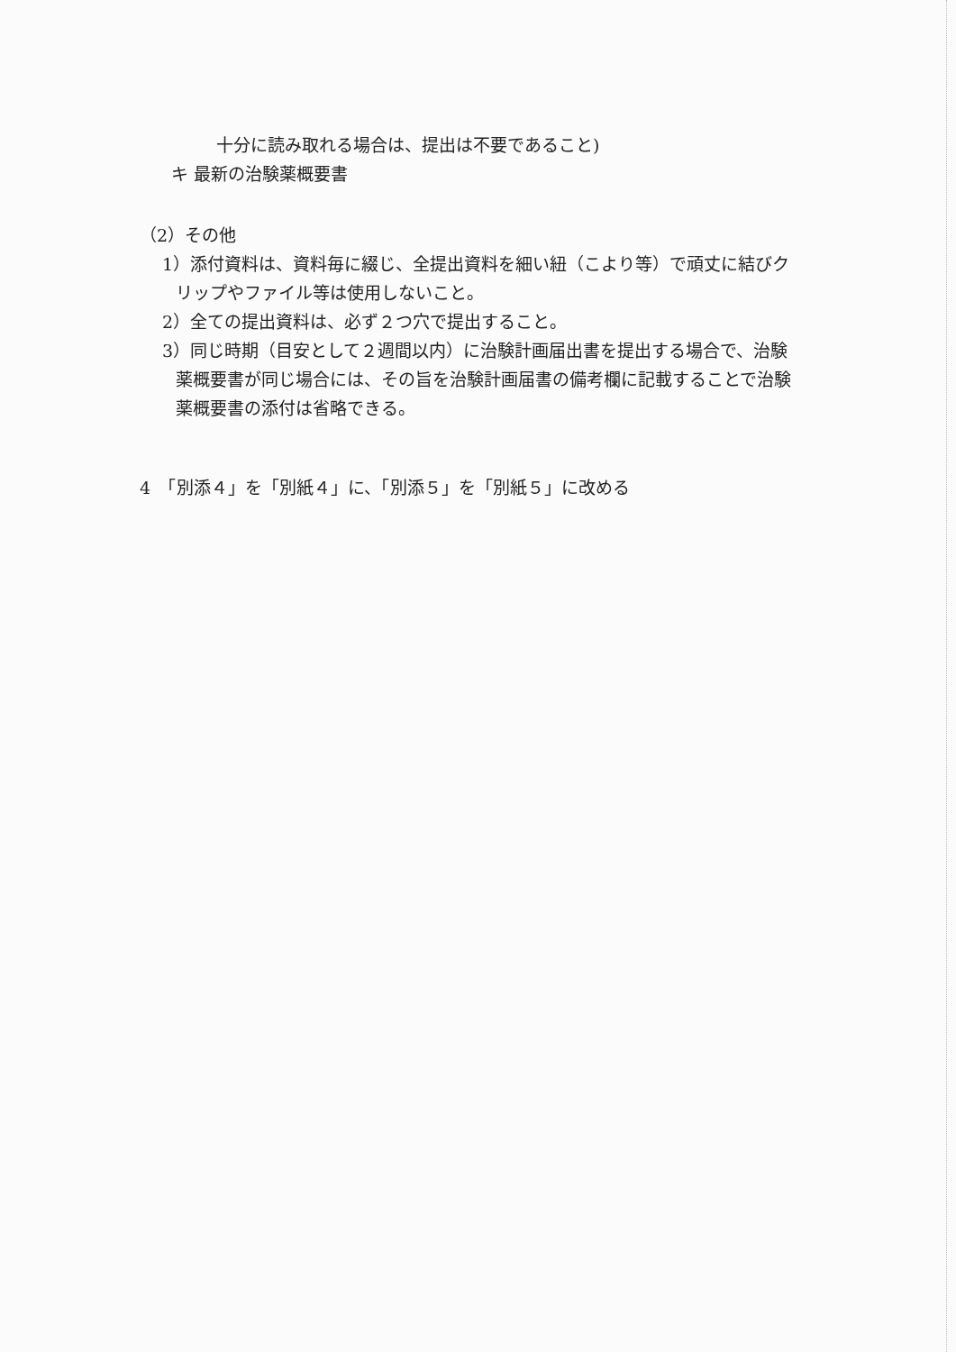十分に読み取れる場合は、提出は不要であること)
キ 最新の治験薬概要書
（2）その他
1）添付資料は、資料毎に綴じ、全提出資料を細い紐（こより等）で頑丈に結びク
リップやファイル等は使用しないこと。
2）全ての提出資料は、必ず２つ穴で提出すること。
3）同じ時期（目安として２週間以内）に治験計画届出書を提出する場合で、治験
薬概要書が同じ場合には、その旨を治験計画届書の備考欄に記載することで治験
薬概要書の添付は省略できる。
4　「別添４」を「別紙４」に、「別添５」を「別紙５」に改める